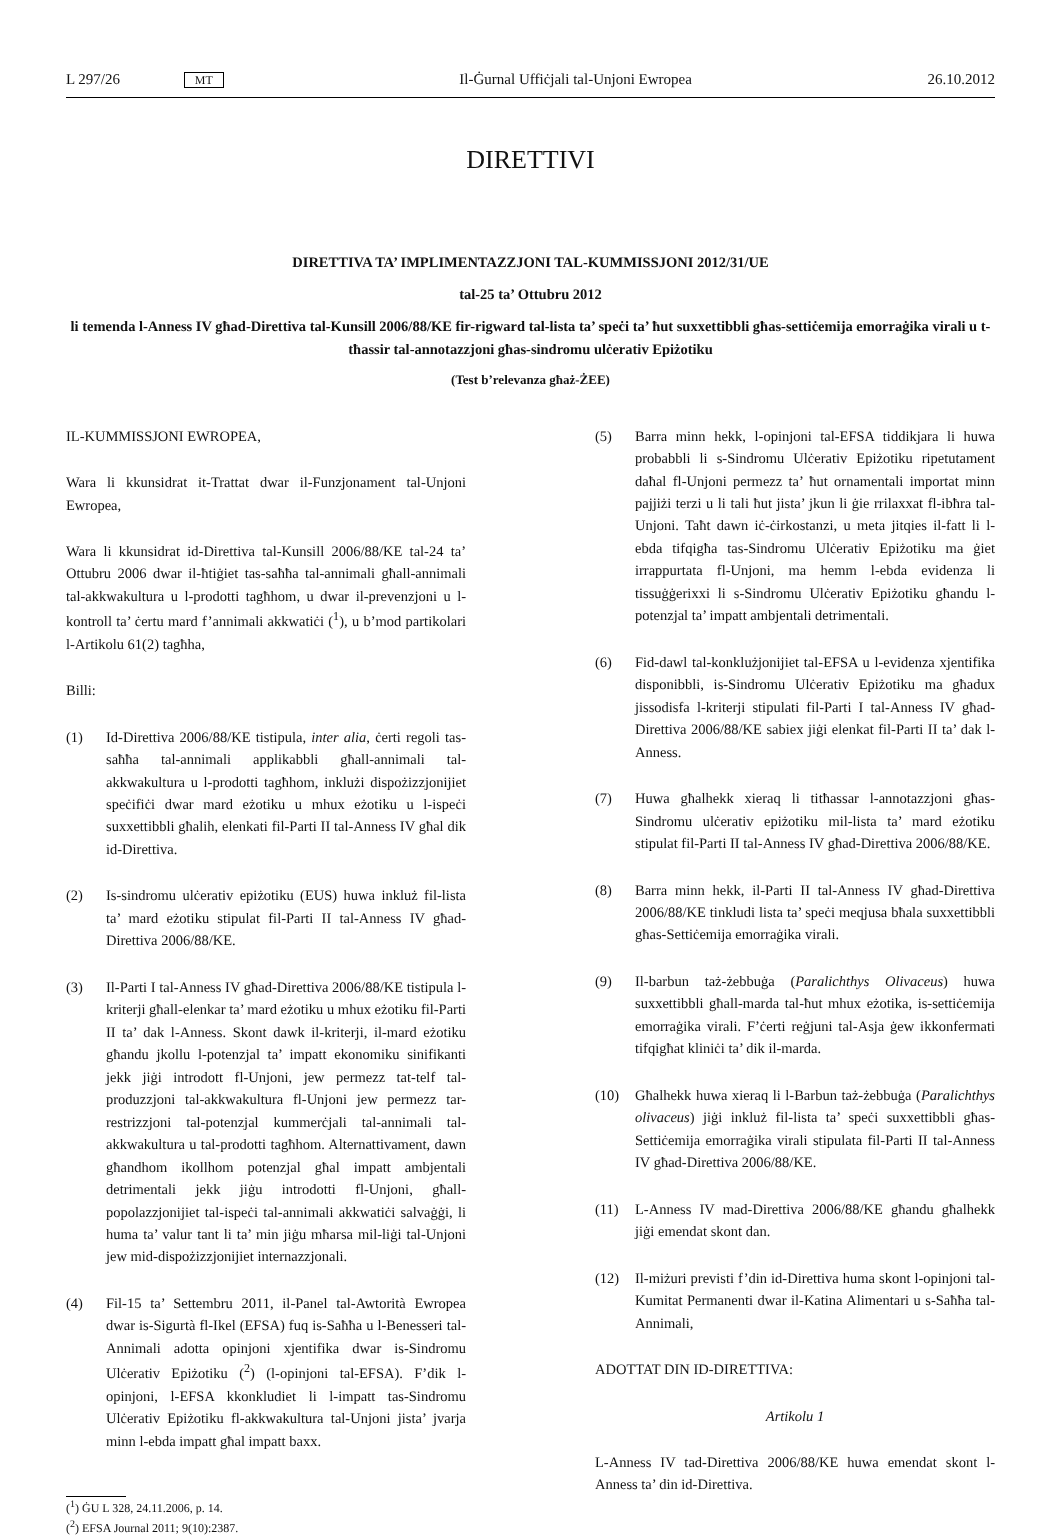L 297/26 MT Il-Ġurnal Uffiċjali tal-Unjoni Ewropea 26.10.2012
DIRETTIVI
DIRETTIVA TA’ IMPLIMENTAZZJONI TAL-KUMMISSJONI 2012/31/UE
tal-25 ta’ Ottubru 2012
li temenda l-Anness IV għad-Direttiva tal-Kunsill 2006/88/KE fir-rigward tal-lista ta’ speċi ta’ ħut suxxettibbli għas-settiċemija emorraġika virali u t-tħassir tal-annotazzjoni għas-sindromu ulċerativ Epiżotiku
(Test b’relevanza għaż-ŻEE)
IL-KUMMISSJONI EWROPEA,
Wara li kkunsidrat it-Trattat dwar il-Funzjonament tal-Unjoni Ewropea,
Wara li kkunsidrat id-Direttiva tal-Kunsill 2006/88/KE tal-24 ta’ Ottubru 2006 dwar il-ħtiġiet tas-saħħa tal-annimali għall-annimali tal-akkwakultura u l-prodotti tagħhom, u dwar il-prevenzjoni u l-kontroll ta’ ċertu mard f’annimali akkwatiċi (<sup>1</sup>), u b’mod partikolari l-Artikolu 61(2) tagħha,
Billi:
(1) Id-Direttiva 2006/88/KE tistipula, inter alia, ċerti regoli tas-saħħa tal-annimali applikabbli għall-annimali tal-akkwakultura u l-prodotti tagħhom, inklużi dispożizzjonijiet speċifiċi dwar mard eżotiku u mhux eżotiku u l-ispeċi suxxettibbli għalih, elenkati fil-Parti II tal-Anness IV għal dik id-Direttiva.
(2) Is-sindromu ulċerativ epiżotiku (EUS) huwa inkluż fil-lista ta’ mard eżotiku stipulat fil-Parti II tal-Anness IV għad-Direttiva 2006/88/KE.
(3) Il-Parti I tal-Anness IV għad-Direttiva 2006/88/KE tistipula l-kriterji għall-elenkar ta’ mard eżotiku u mhux eżotiku fil-Parti II ta’ dak l-Anness. Skont dawk il-kriterji, il-mard eżotiku għandu jkollu l-potenzjal ta’ impatt ekonomiku sinifikanti jekk jiġi introdott fl-Unjoni, jew permezz tat-telf tal-produzzjoni tal-akkwakultura fl-Unjoni jew permezz tar-restrizzjoni tal-potenzjal kummerċjali tal-annimali tal-akkwakultura u tal-prodotti tagħhom. Alternattivament, dawn għandhom ikollhom potenzjal għal impatt ambjentali detrimentali jekk jiġu introdotti fl-Unjoni, għall-popolazzjonijiet tal-ispeċi tal-annimali akkwatiċi salvaġġi, li huma ta’ valur tant li ta’ min jiġu mħarsa mil-liġi tal-Unjoni jew mid-dispożizzjonijiet internazzjonali.
(4) Fil-15 ta’ Settembru 2011, il-Panel tal-Awtorità Ewropea dwar is-Sigurtà fl-Ikel (EFSA) fuq is-Saħħa u l-Benesseri tal-Annimali adotta opinjoni xjentifika dwar is-Sindromu Ulċerativ Epiżotiku (<sup>2</sup>) (l-opinjoni tal-EFSA). F’dik l-opinjoni, l-EFSA kkonkludiet li l-impatt tas-Sindromu Ulċerativ Epiżotiku fl-akkwakultura tal-Unjoni jista’ jvarja minn l-ebda impatt għal impatt baxx.
(<sup>1</sup>) ĠU L 328, 24.11.2006, p. 14.
(<sup>2</sup>) EFSA Journal 2011; 9(10):2387.
(5) Barra minn hekk, l-opinjoni tal-EFSA tiddikjara li huwa probabbli li s-Sindromu Ulċerativ Epiżotiku ripetutament daħal fl-Unjoni permezz ta’ ħut ornamentali importat minn pajjiżi terzi u li tali ħut jista’ jkun li ġie rrilaxxat fl-ibħra tal-Unjoni. Taħt dawn iċ-ċirkostanzi, u meta jitqies il-fatt li l-ebda tifqigħa tas-Sindromu Ulċerativ Epiżotiku ma ġiet irrappurtata fl-Unjoni, ma hemm l-ebda evidenza li tissuġġerixxi li s-Sindromu Ulċerativ Epiżotiku għandu l-potenzjal ta’ impatt ambjentali detrimentali.
(6) Fid-dawl tal-konklużjonijiet tal-EFSA u l-evidenza xjentifika disponibbli, is-Sindromu Ulċerativ Epiżotiku ma għadux jissodisfa l-kriterji stipulati fil-Parti I tal-Anness IV għad-Direttiva 2006/88/KE sabiex jiġi elenkat fil-Parti II ta’ dak l-Anness.
(7) Huwa għalhekk xieraq li titħassar l-annotazzjoni għas-Sindromu ulċerativ epiżotiku mil-lista ta’ mard eżotiku stipulat fil-Parti II tal-Anness IV għad-Direttiva 2006/88/KE.
(8) Barra minn hekk, il-Parti II tal-Anness IV għad-Direttiva 2006/88/KE tinkludi lista ta’ speċi meqjusa bħala suxxettibbli għas-Settiċemija emorraġika virali.
(9) Il-barbun taż-żebbuġa (Paralichthys Olivaceus) huwa suxxettibbli għall-marda tal-ħut mhux eżotika, is-settiċemija emorraġika virali. F’ċerti reġjuni tal-Asja ġew ikkonfermati tifqigħat kliniċi ta’ dik il-marda.
(10) Għalhekk huwa xieraq li l-Barbun taż-żebbuġa (Paralichthys olivaceus) jiġi inkluż fil-lista ta’ speċi suxxettibbli għas-Settiċemija emorraġika virali stipulata fil-Parti II tal-Anness IV għad-Direttiva 2006/88/KE.
(11) L-Anness IV mad-Direttiva 2006/88/KE għandu għalhekk jiġi emendat skont dan.
(12) Il-miżuri previsti f’din id-Direttiva huma skont l-opinjoni tal-Kumitat Permanenti dwar il-Katina Alimentari u s-Saħħa tal-Annimali,
ADOTTAT DIN ID-DIRETTIVA:
Artikolu 1
L-Anness IV tad-Direttiva 2006/88/KE huwa emendat skont l-Anness ta’ din id-Direttiva.